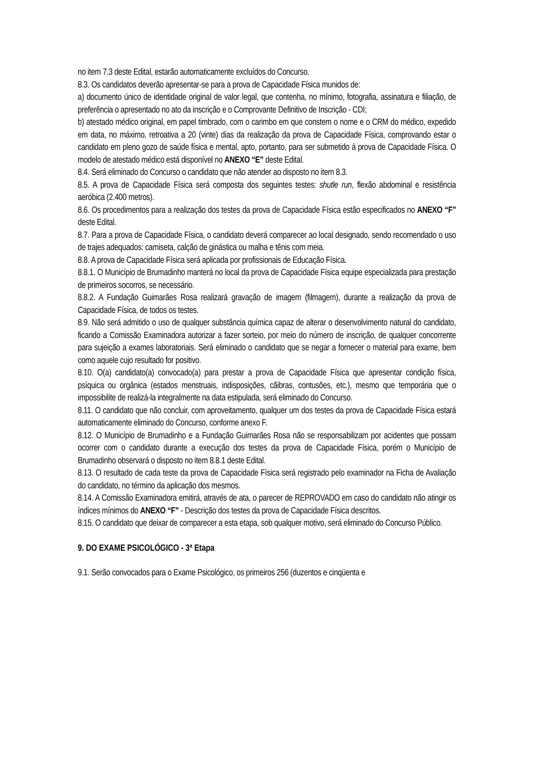no item 7.3 deste Edital, estarão automaticamente excluídos do Concurso.
8.3. Os candidatos deverão apresentar-se para a prova de Capacidade Física munidos de:
a) documento único de identidade original de valor legal, que contenha, no mínimo, fotografia, assinatura e filiação, de preferência o apresentado no ato da inscrição e o Comprovante Definitivo de Inscrição - CDI;
b) atestado médico original, em papel timbrado, com o carimbo em que constem o nome e o CRM do médico, expedido em data, no máximo, retroativa a 20 (vinte) dias da realização da prova de Capacidade Física, comprovando estar o candidato em pleno gozo de saúde física e mental, apto, portanto, para ser submetido à prova de Capacidade Física. O modelo de atestado médico está disponível no ANEXO “E” deste Edital.
8.4. Será eliminado do Concurso o candidato que não atender ao disposto no item 8.3.
8.5. A prova de Capacidade Física será composta dos seguintes testes: shutle run, flexão abdominal e resistência aeróbica (2.400 metros).
8.6. Os procedimentos para a realização dos testes da prova de Capacidade Física estão especificados no ANEXO “F” deste Edital.
8.7. Para a prova de Capacidade Física, o candidato deverá comparecer ao local designado, sendo recomendado o uso de trajes adequados: camiseta, calção de ginástica ou malha e tênis com meia.
8.8. A prova de Capacidade Física será aplicada por profissionais de Educação Física.
8.8.1. O Município de Brumadinho manterá no local da prova de Capacidade Física equipe especializada para prestação de primeiros socorros, se necessário.
8.8.2. A Fundação Guimarães Rosa realizará gravação de imagem (filmagem), durante a realização da prova de Capacidade Física, de todos os testes.
8.9. Não será admitido o uso de qualquer substância química capaz de alterar o desenvolvimento natural do candidato, ficando a Comissão Examinadora autorizar a fazer sorteio, por meio do número de inscrição, de qualquer concorrente para sujeição a exames laboratoriais. Será eliminado o candidato que se negar a fornecer o material para exame, bem como aquele cujo resultado for positivo.
8.10. O(a) candidato(a) convocado(a) para prestar a prova de Capacidade Física que apresentar condição física, psíquica ou orgânica (estados menstruais, indisposições, cãibras, contusões, etc.), mesmo que temporária que o impossibilite de realizá-la integralmente na data estipulada, será eliminado do Concurso.
8.11. O candidato que não concluir, com aproveitamento, qualquer um dos testes da prova de Capacidade Física estará automaticamente eliminado do Concurso, conforme anexo F.
8.12. O Município de Brumadinho e a Fundação Guimarães Rosa não se responsabilizam por acidentes que possam ocorrer com o candidato durante a execução dos testes da prova de Capacidade Física, porém o Município de Brumadinho observará o disposto no item 8.8.1 deste Edital.
8.13. O resultado de cada teste da prova de Capacidade Física será registrado pelo examinador na Ficha de Avaliação do candidato, no término da aplicação dos mesmos.
8.14. A Comissão Examinadora emitirá, através de ata, o parecer de REPROVADO em caso do candidato não atingir os índices mínimos do ANEXO “F” - Descrição dos testes da prova de Capacidade Física descritos.
8.15. O candidato que deixar de comparecer a esta etapa, sob qualquer motivo, será eliminado do Concurso Público.
9. DO EXAME PSICOLÓGICO - 3ª Etapa
9.1. Serão convocados para o Exame Psicológico, os primeiros 256 (duzentos e cinqüenta e